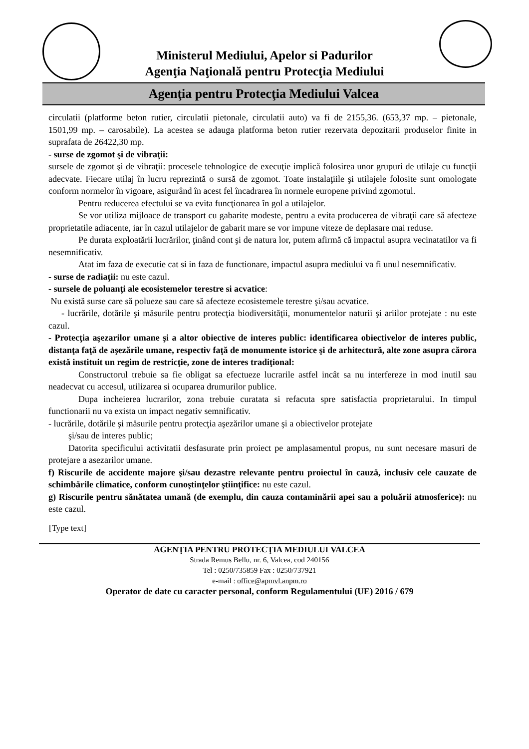Ministerul Mediului, Apelor si Padurilor
Agenţia Naţională pentru Protecţia Mediului
Agenţia pentru Protecţia Mediului Valcea
circulatii (platforme beton rutier, circulatii pietonale, circulatii auto) va fi de 2155,36. (653,37 mp. – pietonale, 1501,99 mp. – carosabile). La acestea se adauga platforma beton rutier rezervata depozitarii produselor finite in suprafata de 26422,30 mp.
- surse de zgomot şi de vibraţii:
sursele de zgomot şi de vibraţii: procesele tehnologice de execuţie implică folosirea unor grupuri de utilaje cu funcţii adecvate. Fiecare utilaj în lucru reprezintă o sursă de zgomot. Toate instalaţiile şi utilajele folosite sunt omologate conform normelor în vigoare, asigurând în acest fel încadrarea în normele europene privind zgomotul.
Pentru reducerea efectului se va evita funcţionarea în gol a utilajelor.
Se vor utiliza mijloace de transport cu gabarite modeste, pentru a evita producerea de vibraţii care să afecteze proprietatile adiacente, iar în cazul utilajelor de gabarit mare se vor impune viteze de deplasare mai reduse.
Pe durata exploatării lucrărilor, ţinând cont şi de natura lor, putem afirmă că impactul asupra vecinatatilor va fi nesemnificativ.
Atat im faza de executie cat si in faza de functionare, impactul asupra mediului va fi unul nesemnificativ.
- surse de radiaţii: nu este cazul.
- sursele de poluanţi ale ecosistemelor terestre si acvatice:
Nu există surse care să polueze sau care să afecteze ecosistemele terestre şi/sau acvatice.
- lucrările, dotările şi măsurile pentru protecţia biodiversităţii, monumentelor naturii şi ariilor protejate : nu este cazul.
- Protecţia aşezarilor umane şi a altor obiective de interes public: identificarea obiectivelor de interes public, distanţa faţă de aşezările umane, respectiv faţă de monumente istorice şi de arhitectură, alte zone asupra cărora există instituit un regim de restricţie, zone de interes tradiţional:
Constructorul trebuie sa fie obligat sa efectueze lucrarile astfel incât sa nu interfereze in mod inutil sau neadecvat cu accesul, utilizarea si ocuparea drumurilor publice.
Dupa incheierea lucrarilor, zona trebuie curatata si refacuta spre satisfactia proprietarului. In timpul functionarii nu va exista un impact negativ semnificativ.
- lucrările, dotările şi măsurile pentru protecţia aşezărilor umane şi a obiectivelor protejate
şi/sau de interes public;
Datorita specificului activitatii desfasurate prin proiect pe amplasamentul propus, nu sunt necesare masuri de protejare a asezarilor umane.
f) Riscurile de accidente majore şi/sau dezastre relevante pentru proiectul în cauză, inclusiv cele cauzate de schimbările climatice, conform cunoştinţelor ştiinţifice: nu este cazul.
g) Riscurile pentru sănătatea umană (de exemplu, din cauza contaminării apei sau a poluării atmosferice): nu este cazul.
[Type text]
AGENŢIA PENTRU PROTECŢIA MEDIULUI VALCEA
Strada Remus Bellu, nr. 6, Valcea, cod 240156
Tel : 0250/735859 Fax : 0250/737921
e-mail : office@apmvl.anpm.ro
Operator de date cu caracter personal, conform Regulamentului (UE) 2016 / 679